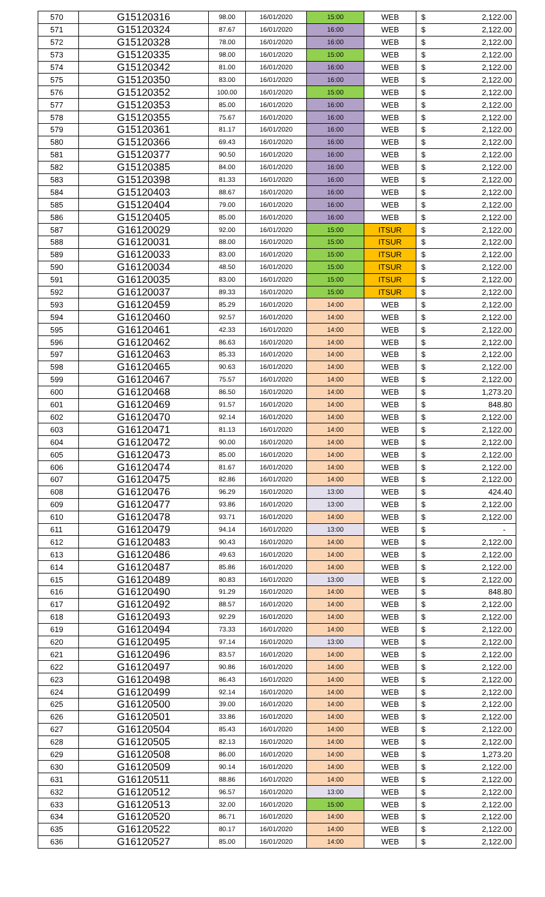| 570 | G15120316 | 98.00 | 16/01/2020 | 15:00 | WEB | $ 2,122.00 |
| 571 | G15120324 | 87.67 | 16/01/2020 | 16:00 | WEB | $ 2,122.00 |
| 572 | G15120328 | 78.00 | 16/01/2020 | 16:00 | WEB | $ 2,122.00 |
| 573 | G15120335 | 98.00 | 16/01/2020 | 15:00 | WEB | $ 2,122.00 |
| 574 | G15120342 | 81.00 | 16/01/2020 | 16:00 | WEB | $ 2,122.00 |
| 575 | G15120350 | 83.00 | 16/01/2020 | 16:00 | WEB | $ 2,122.00 |
| 576 | G15120352 | 100.00 | 16/01/2020 | 15:00 | WEB | $ 2,122.00 |
| 577 | G15120353 | 85.00 | 16/01/2020 | 16:00 | WEB | $ 2,122.00 |
| 578 | G15120355 | 75.67 | 16/01/2020 | 16:00 | WEB | $ 2,122.00 |
| 579 | G15120361 | 81.17 | 16/01/2020 | 16:00 | WEB | $ 2,122.00 |
| 580 | G15120366 | 69.43 | 16/01/2020 | 16:00 | WEB | $ 2,122.00 |
| 581 | G15120377 | 90.50 | 16/01/2020 | 16:00 | WEB | $ 2,122.00 |
| 582 | G15120385 | 84.00 | 16/01/2020 | 16:00 | WEB | $ 2,122.00 |
| 583 | G15120398 | 81.33 | 16/01/2020 | 16:00 | WEB | $ 2,122.00 |
| 584 | G15120403 | 88.67 | 16/01/2020 | 16:00 | WEB | $ 2,122.00 |
| 585 | G15120404 | 79.00 | 16/01/2020 | 16:00 | WEB | $ 2,122.00 |
| 586 | G15120405 | 85.00 | 16/01/2020 | 16:00 | WEB | $ 2,122.00 |
| 587 | G16120029 | 92.00 | 16/01/2020 | 15:00 | ITSUR | $ 2,122.00 |
| 588 | G16120031 | 88.00 | 16/01/2020 | 15:00 | ITSUR | $ 2,122.00 |
| 589 | G16120033 | 83.00 | 16/01/2020 | 15:00 | ITSUR | $ 2,122.00 |
| 590 | G16120034 | 48.50 | 16/01/2020 | 15:00 | ITSUR | $ 2,122.00 |
| 591 | G16120035 | 83.00 | 16/01/2020 | 15:00 | ITSUR | $ 2,122.00 |
| 592 | G16120037 | 89.33 | 16/01/2020 | 15:00 | ITSUR | $ 2,122.00 |
| 593 | G16120459 | 85.29 | 16/01/2020 | 14:00 | WEB | $ 2,122.00 |
| 594 | G16120460 | 92.57 | 16/01/2020 | 14:00 | WEB | $ 2,122.00 |
| 595 | G16120461 | 42.33 | 16/01/2020 | 14:00 | WEB | $ 2,122.00 |
| 596 | G16120462 | 86.63 | 16/01/2020 | 14:00 | WEB | $ 2,122.00 |
| 597 | G16120463 | 85.33 | 16/01/2020 | 14:00 | WEB | $ 2,122.00 |
| 598 | G16120465 | 90.63 | 16/01/2020 | 14:00 | WEB | $ 2,122.00 |
| 599 | G16120467 | 75.57 | 16/01/2020 | 14:00 | WEB | $ 2,122.00 |
| 600 | G16120468 | 86.50 | 16/01/2020 | 14:00 | WEB | $ 1,273.20 |
| 601 | G16120469 | 91.57 | 16/01/2020 | 14:00 | WEB | $ 848.80 |
| 602 | G16120470 | 92.14 | 16/01/2020 | 14:00 | WEB | $ 2,122.00 |
| 603 | G16120471 | 81.13 | 16/01/2020 | 14:00 | WEB | $ 2,122.00 |
| 604 | G16120472 | 90.00 | 16/01/2020 | 14:00 | WEB | $ 2,122.00 |
| 605 | G16120473 | 85.00 | 16/01/2020 | 14:00 | WEB | $ 2,122.00 |
| 606 | G16120474 | 81.67 | 16/01/2020 | 14:00 | WEB | $ 2,122.00 |
| 607 | G16120475 | 82.86 | 16/01/2020 | 14:00 | WEB | $ 2,122.00 |
| 608 | G16120476 | 96.29 | 16/01/2020 | 13:00 | WEB | $ 424.40 |
| 609 | G16120477 | 93.86 | 16/01/2020 | 13:00 | WEB | $ 2,122.00 |
| 610 | G16120478 | 93.71 | 16/01/2020 | 14:00 | WEB | $ 2,122.00 |
| 611 | G16120479 | 94.14 | 16/01/2020 | 13:00 | WEB | $ - |
| 612 | G16120483 | 90.43 | 16/01/2020 | 14:00 | WEB | $ 2,122.00 |
| 613 | G16120486 | 49.63 | 16/01/2020 | 14:00 | WEB | $ 2,122.00 |
| 614 | G16120487 | 85.86 | 16/01/2020 | 14:00 | WEB | $ 2,122.00 |
| 615 | G16120489 | 80.83 | 16/01/2020 | 13:00 | WEB | $ 2,122.00 |
| 616 | G16120490 | 91.29 | 16/01/2020 | 14:00 | WEB | $ 848.80 |
| 617 | G16120492 | 88.57 | 16/01/2020 | 14:00 | WEB | $ 2,122.00 |
| 618 | G16120493 | 92.29 | 16/01/2020 | 14:00 | WEB | $ 2,122.00 |
| 619 | G16120494 | 73.33 | 16/01/2020 | 14:00 | WEB | $ 2,122.00 |
| 620 | G16120495 | 97.14 | 16/01/2020 | 13:00 | WEB | $ 2,122.00 |
| 621 | G16120496 | 83.57 | 16/01/2020 | 14:00 | WEB | $ 2,122.00 |
| 622 | G16120497 | 90.86 | 16/01/2020 | 14:00 | WEB | $ 2,122.00 |
| 623 | G16120498 | 86.43 | 16/01/2020 | 14:00 | WEB | $ 2,122.00 |
| 624 | G16120499 | 92.14 | 16/01/2020 | 14:00 | WEB | $ 2,122.00 |
| 625 | G16120500 | 39.00 | 16/01/2020 | 14:00 | WEB | $ 2,122.00 |
| 626 | G16120501 | 33.86 | 16/01/2020 | 14:00 | WEB | $ 2,122.00 |
| 627 | G16120504 | 85.43 | 16/01/2020 | 14:00 | WEB | $ 2,122.00 |
| 628 | G16120505 | 82.13 | 16/01/2020 | 14:00 | WEB | $ 2,122.00 |
| 629 | G16120508 | 86.00 | 16/01/2020 | 14:00 | WEB | $ 1,273.20 |
| 630 | G16120509 | 90.14 | 16/01/2020 | 14:00 | WEB | $ 2,122.00 |
| 631 | G16120511 | 88.86 | 16/01/2020 | 14:00 | WEB | $ 2,122.00 |
| 632 | G16120512 | 96.57 | 16/01/2020 | 13:00 | WEB | $ 2,122.00 |
| 633 | G16120513 | 32.00 | 16/01/2020 | 15:00 | WEB | $ 2,122.00 |
| 634 | G16120520 | 86.71 | 16/01/2020 | 14:00 | WEB | $ 2,122.00 |
| 635 | G16120522 | 80.17 | 16/01/2020 | 14:00 | WEB | $ 2,122.00 |
| 636 | G16120527 | 85.00 | 16/01/2020 | 14:00 | WEB | $ 2,122.00 |